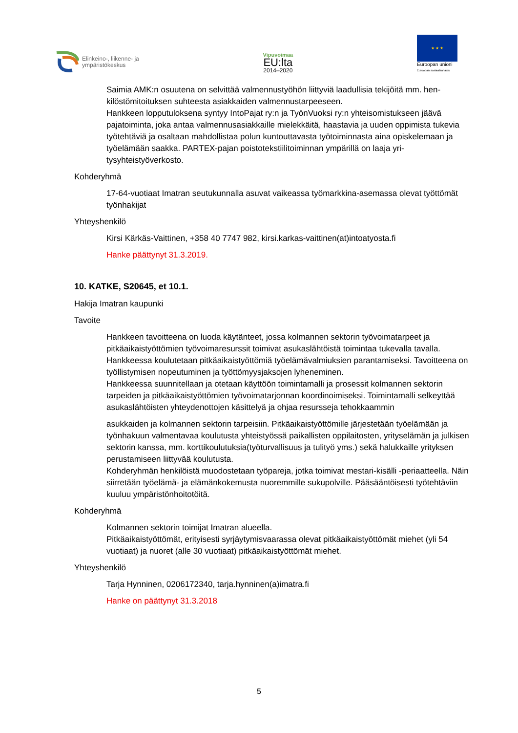Elinkeino-, liikenne- ja
ympäristökeskus
Vipuvoimaa
EU:lta
2014–2020
★ ★ ★
Euroopan unioni
Euroopan sosiaalirahasto
Saimia AMK:n osuutena on selvittää valmennustyöhön liittyviä laadullisia tekijöitä mm. hen­kilöstömitoituksen suhteesta asiakkaiden valmennustarpeeseen.
Hankkeen lopputuloksena syntyy IntoPajat ry:n ja TyönVuoksi ry:n yhteisomistukseen jäävä pajatoiminta, joka antaa valmennusasiakkaille mielekkäitä, haastavia ja uuden oppimista tu­kevia työtehtäviä ja osaltaan mahdollistaa polun kuntouttavasta työtoiminnasta aina opiske­lemaan ja työelämään saakka. PARTEX-pajan poistotekstiilitoiminnan ympärillä on laaja yri­tysyhteistyöverkosto.
Kohderyhmä
17-64-vuotiaat Imatran seutukunnalla asuvat vaikeassa työmarkkina-asemassa olevat työttö­mät työnhakijat
Yhteyshenkilö
Kirsi Kärkäs-Vaittinen, +358 40 7747 982, kirsi.karkas-vaittinen(at)intoatyosta.fi
Hanke päättynyt 31.3.2019.
10. KATKE, S20645, et 10.1.
Hakija Imatran kaupunki
Tavoite
Hankkeen tavoitteena on luoda käytänteet, jossa kolmannen sektorin työvoimatarpeet ja pitkäaikaistyöttömien työvoimaresurssit toimivat asukaslähtöistä toimintaa tukevalla tavalla. Hankkeessa koulutetaan pitkäaikaistyöttömiä työelämävalmiuksien parantamiseksi. Tavoit­teena on työllistymisen nopeutuminen ja työttömyysjaksojen lyheneminen.
Hankkeessa suunnitellaan ja otetaan käyttöön toimintamalli ja prosessit kolmannen sektorin tarpeiden ja pitkäaikaistyöttömien työvoimatarjonnan koordinoimiseksi. Toimintamalli sel­keyttää asukaslähtöisten yhteydenottojen käsittelyä ja ohjaa resursseja tehokkaammin
asukkaiden ja kolmannen sektorin tarpeisiin. Pitkäaikaistyöttömille järjestetään työelämään ja työnhakuun valmentavaa koulutusta yhteistyössä paikallisten oppilaitosten, yrityselämän ja julkisen sektorin kanssa, mm. korttikoulutuksia(työturvallisuus ja tulityö yms.) sekä haluk­kaille yrityksen perustamiseen liittyvää koulutusta.
Kohderyhmän henkilöistä muodostetaan työpareja, jotka toimivat mestari-kisälli -periaat­teella. Näin siirretään työelämä- ja elämänkokemusta nuoremmille sukupolville. Pääsääntöi­sesti työtehtäviin kuuluu ympäristönhoitotöitä.
Kohderyhmä
Kolmannen sektorin toimijat Imatran alueella.
Pitkäaikaistyöttömät, erityisesti syrjäytymisvaarassa olevat pitkäaikaistyöttömät miehet (yli 54 vuotiaat) ja nuoret (alle 30 vuotiaat) pitkäaikaistyöttömät miehet.
Yhteyshenkilö
Tarja Hynninen, 0206172340, tarja.hynninen(a)imatra.fi
Hanke on päättynyt 31.3.2018
5